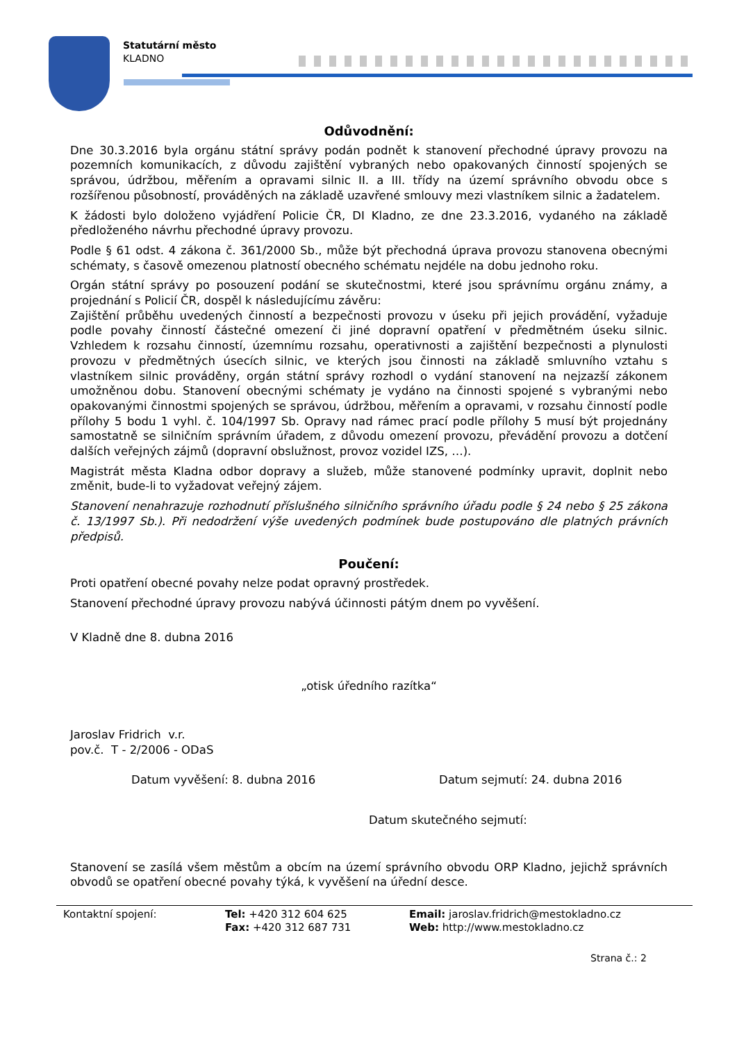Statutární město
KLADNO
Odůvodnění:
Dne 30.3.2016 byla orgánu státní správy podán podnět k stanovení přechodné úpravy provozu na pozemních komunikacích, z důvodu zajištění vybraných nebo opakovaných činností spojených se správou, údržbou, měřením a opravami silnic II. a III. třídy na území správního obvodu obce s rozšířenou působností, prováděných na základě uzavřené smlouvy mezi vlastníkem silnic a žadatelem.
K žádosti bylo doloženo vyjádření Policie ČR, DI Kladno, ze dne 23.3.2016, vydaného na základě předloženého návrhu přechodné úpravy provozu.
Podle § 61 odst. 4 zákona č. 361/2000 Sb., může být přechodná úprava provozu stanovena obecnými schématy, s časově omezenou platností obecného schématu nejdéle na dobu jednoho roku.
Orgán státní správy po posouzení podání se skutečnostmi, které jsou správnímu orgánu známy, a projednání s Policií ČR, dospěl k následujícímu závěru:
Zajištění průběhu uvedených činností a bezpečnosti provozu v úseku při jejich provádění, vyžaduje podle povahy činností částečné omezení či jiné dopravní opatření v předmětném úseku silnic. Vzhledem k rozsahu činností, územnímu rozsahu, operativnosti a zajištění bezpečnosti a plynulosti provozu v předmětných úsecích silnic, ve kterých jsou činnosti na základě smluvního vztahu s vlastníkem silnic prováděny, orgán státní správy rozhodl o vydání stanovení na nejzazší zákonem umožněnou dobu. Stanovení obecnými schématy je vydáno na činnosti spojené s vybranými nebo opakovanými činnostmi spojených se správou, údržbou, měřením a opravami, v rozsahu činností podle přílohy 5 bodu 1 vyhl. č. 104/1997 Sb. Opravy nad rámec prací podle přílohy 5 musí být projednány samostatně se silničním správním úřadem, z důvodu omezení provozu, převádění provozu a dotčení dalších veřejných zájmů (dopravní obslužnost, provoz vozidel IZS, …).
Magistrát města Kladna odbor dopravy a služeb, může stanovené podmínky upravit, doplnit nebo změnit, bude-li to vyžadovat veřejný zájem.
Stanovení nenahrazuje rozhodnutí příslušného silničního správního úřadu podle § 24 nebo § 25 zákona č. 13/1997 Sb.). Při nedodržení výše uvedených podmínek bude postupováno dle platných právních předpisů.
Poučení:
Proti opatření obecné povahy nelze podat opravný prostředek.
Stanovení přechodné úpravy provozu nabývá účinnosti pátým dnem po vyvěšení.
V Kladně dne 8. dubna 2016
„otisk úředního razítka“
Jaroslav Fridrich v.r.
pov.č. T - 2/2006 - ODaS
Datum vyvěšení: 8. dubna 2016 Datum sejmutí: 24. dubna 2016
Datum skutečného sejmutí:
Stanovení se zasílá všem městům a obcím na území správního obvodu ORP Kladno, jejichž správních obvodů se opatření obecné povahy týká, k vyvěšení na úřední desce.
Kontaktní spojení: Tel: +420 312 604 625
Fax: +420 312 687 731
Email: jaroslav.fridrich@mestokladno.cz
Web: http://www.mestokladno.cz
Strana č.: 2